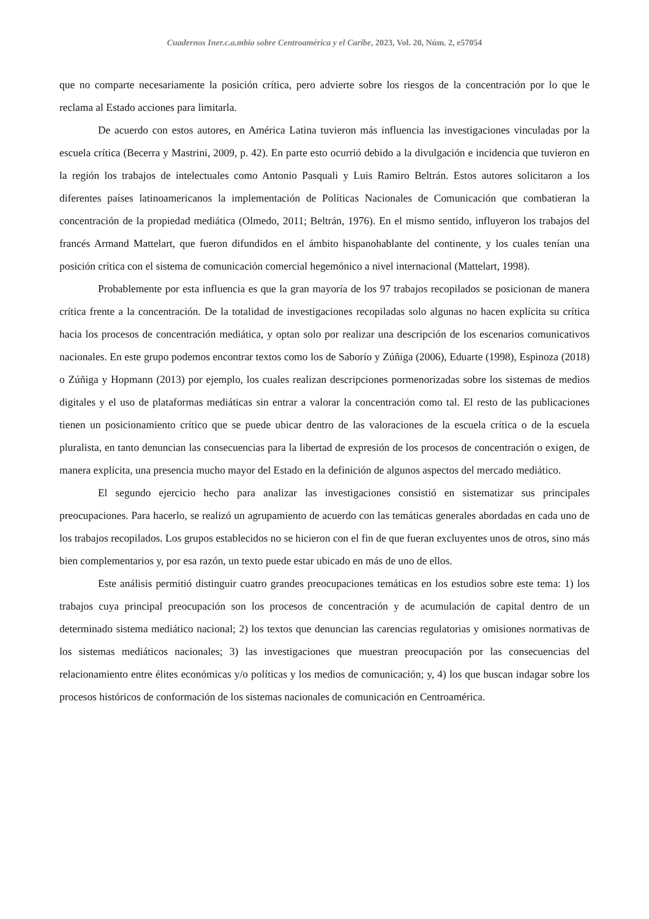Cuadernos Iner.c.a.mbio sobre Centroamérica y el Caribe, 2023, Vol. 20, Núm. 2, e57054
que no comparte necesariamente la posición crítica, pero advierte sobre los riesgos de la concentración por lo que le reclama al Estado acciones para limitarla.
De acuerdo con estos autores, en América Latina tuvieron más influencia las investigaciones vinculadas por la escuela crítica (Becerra y Mastrini, 2009, p. 42). En parte esto ocurrió debido a la divulgación e incidencia que tuvieron en la región los trabajos de intelectuales como Antonio Pasquali y Luis Ramiro Beltrán. Estos autores solicitaron a los diferentes países latinoamericanos la implementación de Políticas Nacionales de Comunicación que combatieran la concentración de la propiedad mediática (Olmedo, 2011; Beltrán, 1976). En el mismo sentido, influyeron los trabajos del francés Armand Mattelart, que fueron difundidos en el ámbito hispanohablante del continente, y los cuales tenían una posición crítica con el sistema de comunicación comercial hegemónico a nivel internacional (Mattelart, 1998).
Probablemente por esta influencia es que la gran mayoría de los 97 trabajos recopilados se posicionan de manera crítica frente a la concentración. De la totalidad de investigaciones recopiladas solo algunas no hacen explícita su crítica hacia los procesos de concentración mediática, y optan solo por realizar una descripción de los escenarios comunicativos nacionales. En este grupo podemos encontrar textos como los de Saborío y Zúñiga (2006), Eduarte (1998), Espinoza (2018) o Zúñiga y Hopmann (2013) por ejemplo, los cuales realizan descripciones pormenorizadas sobre los sistemas de medios digitales y el uso de plataformas mediáticas sin entrar a valorar la concentración como tal. El resto de las publicaciones tienen un posicionamiento crítico que se puede ubicar dentro de las valoraciones de la escuela crítica o de la escuela pluralista, en tanto denuncian las consecuencias para la libertad de expresión de los procesos de concentración o exigen, de manera explícita, una presencia mucho mayor del Estado en la definición de algunos aspectos del mercado mediático.
El segundo ejercicio hecho para analizar las investigaciones consistió en sistematizar sus principales preocupaciones. Para hacerlo, se realizó un agrupamiento de acuerdo con las temáticas generales abordadas en cada uno de los trabajos recopilados. Los grupos establecidos no se hicieron con el fin de que fueran excluyentes unos de otros, sino más bien complementarios y, por esa razón, un texto puede estar ubicado en más de uno de ellos.
Este análisis permitió distinguir cuatro grandes preocupaciones temáticas en los estudios sobre este tema: 1) los trabajos cuya principal preocupación son los procesos de concentración y de acumulación de capital dentro de un determinado sistema mediático nacional; 2) los textos que denuncian las carencias regulatorias y omisiones normativas de los sistemas mediáticos nacionales; 3) las investigaciones que muestran preocupación por las consecuencias del relacionamiento entre élites económicas y/o políticas y los medios de comunicación; y, 4) los que buscan indagar sobre los procesos históricos de conformación de los sistemas nacionales de comunicación en Centroamérica.